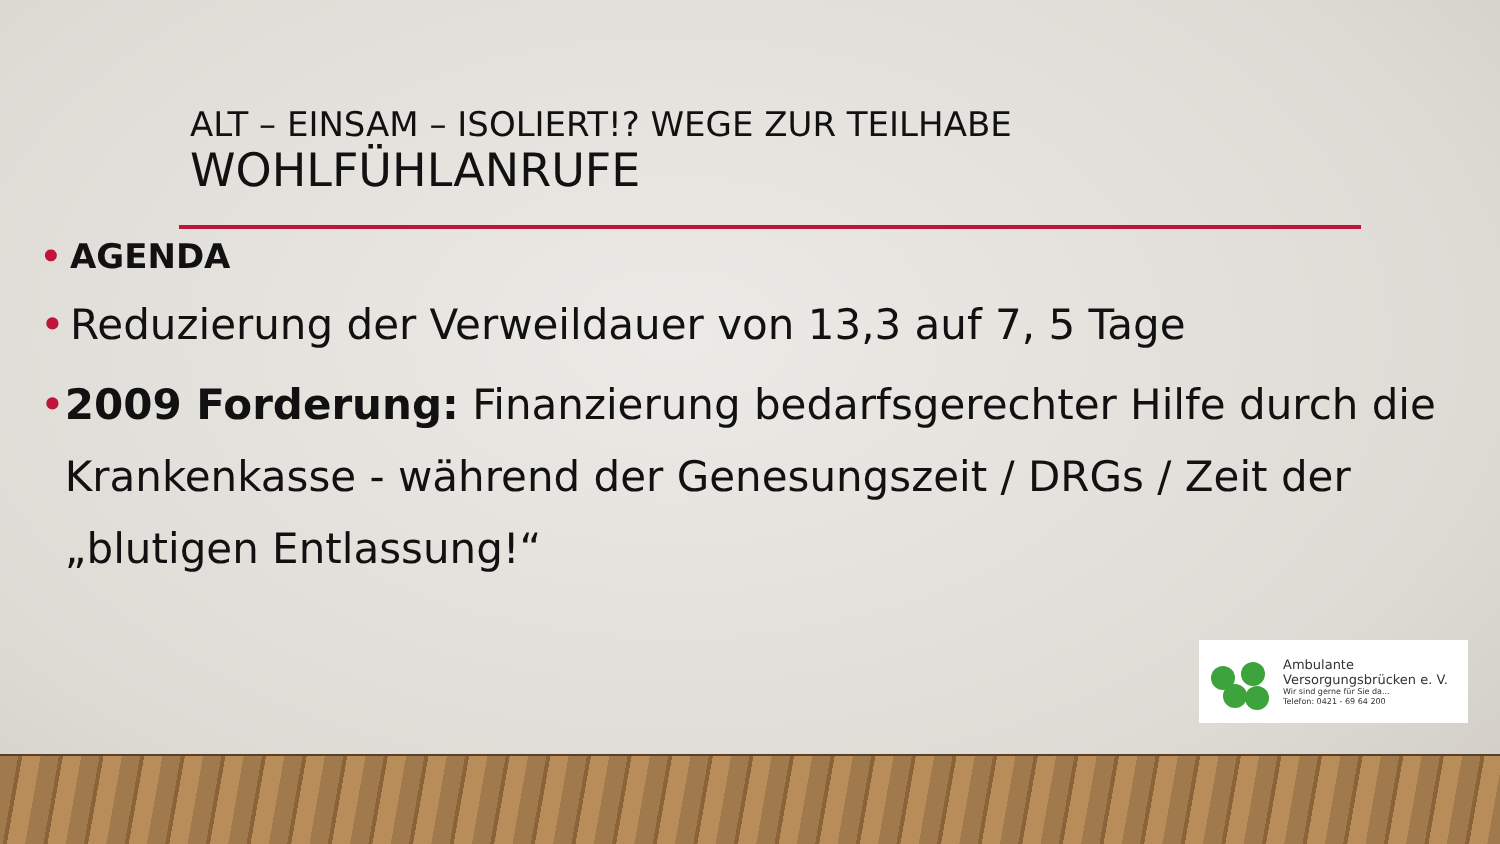ALT – EINSAM – ISOLIERT!? WEGE ZUR TEILHABE
WOHLFÜHLANRUFE
• AGENDA
• Reduzierung der Verweildauer von 13,3 auf 7, 5 Tage
• 2009 Forderung: Finanzierung bedarfsgerechter Hilfe durch die Krankenkasse - während der Genesungszeit / DRGs / Zeit der „blutigen Entlassung!“
Ambulante
Versorgungsbrücken e. V.
Wir sind gerne für Sie da...
Telefon: 0421 - 69 64 200